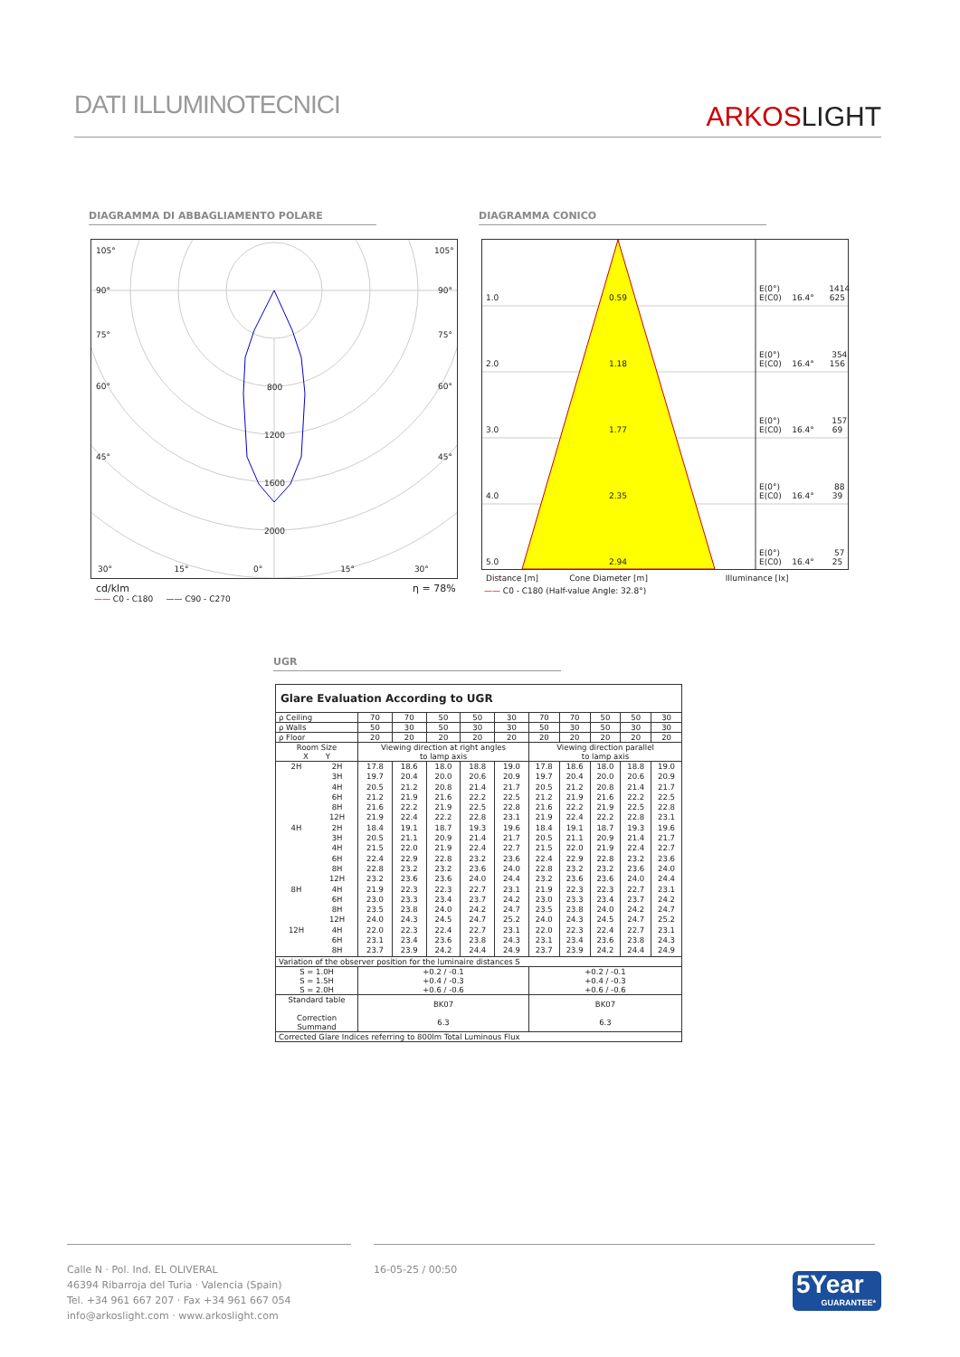DATI ILLUMINOTECNICI
ARKOSLIGHT
DIAGRAMMA DI ABBAGLIAMENTO POLARE DIAGRAMMA CONICO
105° 105°
90° 90°
75° 75°
60° 60°
45° 45°
800
1200
1600
2000
30° 15° 0° 15° 30°
cd/klm η = 78%
—— C0 - C180 —— C90 - C270
1.0 0.59
E(0°) 1414
E(C0) 16.4° 625
2.0 1.18
E(0°) 354
E(C0) 16.4° 156
3.0 1.77
E(0°) 157
E(C0) 16.4° 69
4.0 2.35
E(0°) 88
E(C0) 16.4° 39
5.0 2.94
E(0°) 57
E(C0) 16.4° 25
Distance [m] Cone Diameter [m] Illuminance [lx]
—— C0 - C180 (Half-value Angle: 32.8°)
UGR
| Glare Evaluation According to UGR | | | | | | | | | | | |
| --- | --- | --- | --- | --- | --- | --- | --- | --- | --- | --- | --- |
| ρ Ceiling | | 70 | 70 | 50 | 50 | 30 | 70 | 70 | 50 | 50 | 30 |
| ρ Walls | | 50 | 30 | 50 | 30 | 30 | 50 | 30 | 50 | 30 | 30 |
| ρ Floor | | 20 | 20 | 20 | 20 | 20 | 20 | 20 | 20 | 20 | 20 |
| Room Size X Y | | Viewing direction at right angles to lamp axis | | | | | Viewing direction parallel to lamp axis | | | | |
| 2H 4H 8H 12H | 2H 3H 4H 6H 8H 12H 2H 3H 4H 6H 8H 12H 4H 6H 8H 12H 4H 6H 8H | 17.8 19.7 20.5 21.2 21.6 21.9 18.4 20.5 21.5 22.4 22.8 23.2 21.9 23.0 23.5 24.0 22.0 23.1 23.7 | 18.6 20.4 21.2 21.9 22.2 22.4 19.1 21.1 22.0 22.9 23.2 23.6 22.3 23.3 23.8 24.3 22.3 23.4 23.9 | 18.0 20.0 20.8 21.6 21.9 22.2 18.7 20.9 21.9 22.8 23.2 23.6 22.3 23.4 24.0 24.5 22.4 23.6 24.2 | 18.8 20.6 21.4 22.2 22.5 22.8 19.3 21.4 22.4 23.2 23.6 24.0 22.7 23.7 24.2 24.7 22.7 23.8 24.4 | 19.0 20.9 21.7 22.5 22.8 23.1 19.6 21.7 22.7 23.6 24.0 24.4 23.1 24.2 24.7 25.2 23.1 24.3 24.9 | 17.8 19.7 20.5 21.2 21.6 21.9 18.4 20.5 21.5 22.4 22.8 23.2 21.9 23.0 23.5 24.0 22.0 23.1 23.7 | 18.6 20.4 21.2 21.9 22.2 22.4 19.1 21.1 22.0 22.9 23.2 23.6 22.3 23.3 23.8 24.3 22.3 23.4 23.9 | 18.0 20.0 20.8 21.6 21.9 22.2 18.7 20.9 21.9 22.8 23.2 23.6 22.3 23.4 24.0 24.5 22.4 23.6 24.2 | 18.8 20.6 21.4 22.2 22.5 22.8 19.3 21.4 22.4 23.2 23.6 24.0 22.7 23.7 24.2 24.7 22.7 23.8 24.4 | 19.0 20.9 21.7 22.5 22.8 23.1 19.6 21.7 22.7 23.6 24.0 24.4 23.1 24.2 24.7 25.2 23.1 24.3 24.9 |
| Variation of the observer position for the luminaire distances S | | | | | | | | | | | |
| S = 1.0H S = 1.5H S = 2.0H | | +0.2 / -0.1 +0.4 / -0.3 +0.6 / -0.6 | | | | | +0.2 / -0.1 +0.4 / -0.3 +0.6 / -0.6 | | | | |
| Standard table Correction Summand | | BK07 6.3 | | | | | BK07 6.3 | | | | |
| Corrected Glare Indices referring to 800lm Total Luminous Flux | | | | | | | | | | | |
Calle N · Pol. Ind. EL OLIVERAL
46394 Ribarroja del Turia · Valencia (Spain)
Tel. +34 961 667 207 · Fax +34 961 667 054
info@arkoslight.com · www.arkoslight.com
16-05-25 / 00:50
5Year
GUARANTEE*